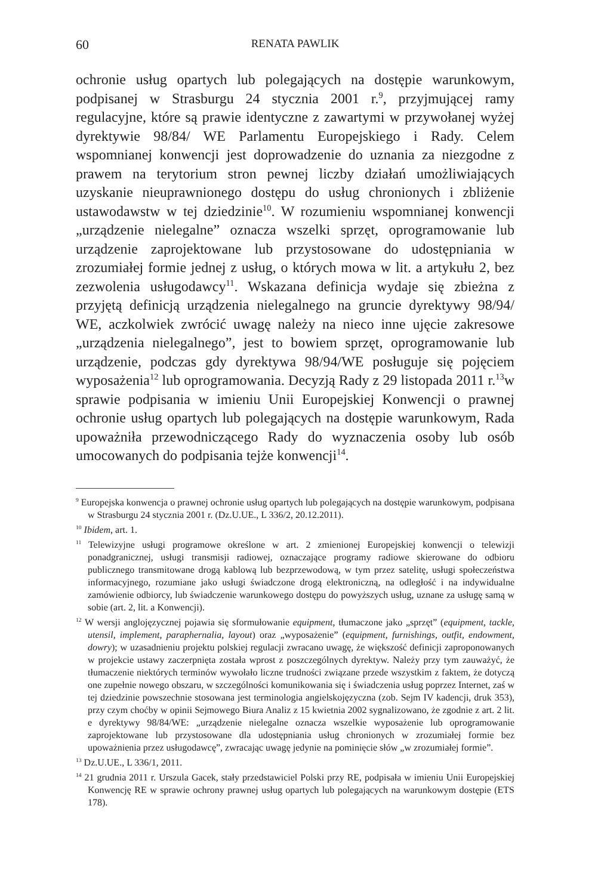60 RENATA PAWLIK
ochronie usług opartych lub polegających na dostępie warunkowym, podpisanej w Strasburgu 24 stycznia 2001 r.<sup>9</sup>, przyjmującej ramy regulacyjne, które są prawie identyczne z zawartymi w przywołanej wyżej dyrektywie 98/84/ WE Parlamentu Europejskiego i Rady. Celem wspomnianej konwencji jest doprowadzenie do uznania za niezgodne z prawem na terytorium stron pewnej liczby działań umożliwiających uzyskanie nieuprawnionego dostępu do usług chronionych i zbliżenie ustawodawstw w tej dziedzinie<sup>10</sup>. W rozumieniu wspomnianej konwencji „urządzenie nielegalne” oznacza wszelki sprzęt, oprogramowanie lub urządzenie zaprojektowane lub przystosowane do udostępniania w zrozumiałej formie jednej z usług, o których mowa w lit. a artykułu 2, bez zezwolenia usługodawcy<sup>11</sup>. Wskazana definicja wydaje się zbieżna z przyjętą definicją urządzenia nielegalnego na gruncie dyrektywy 98/94/ WE, aczkolwiek zwrócić uwagę należy na nieco inne ujęcie zakresowe „urządzenia nielegalnego”, jest to bowiem sprzęt, oprogramowanie lub urządzenie, podczas gdy dyrektywa 98/94/WE posługuje się pojęciem wyposażenia<sup>12</sup> lub oprogramowania. Decyzją Rady z 29 listopada 2011 r.<sup>13</sup>w sprawie podpisania w imieniu Unii Europejskiej Konwencji o prawnej ochronie usług opartych lub polegających na dostępie warunkowym, Rada upoważniła przewodniczącego Rady do wyznaczenia osoby lub osób umocowanych do podpisania tejże konwencji<sup>14</sup>.
<sup>9</sup> Europejska konwencja o prawnej ochronie usług opartych lub polegających na dostępie warunkowym, podpisana w Strasburgu 24 stycznia 2001 r. (Dz.U.UE., L 336/2, 20.12.2011).
<sup>10</sup> Ibidem, art. 1.
<sup>11</sup> Telewizyjne usługi programowe określone w art. 2 zmienionej Europejskiej konwencji o telewizji ponadgranicznej, usługi transmisji radiowej, oznaczające programy radiowe skierowane do odbioru publicznego transmitowane drogą kablową lub bezprzewodową, w tym przez satelitę, usługi społeczeństwa informacyjnego, rozumiane jako usługi świadczone drogą elektroniczną, na odległość i na indywidualne zamówienie odbiorcy, lub świadczenie warunkowego dostępu do powyższych usług, uznane za usługę samą w sobie (art. 2, lit. a Konwencji).
<sup>12</sup> W wersji anglojęzycznej pojawia się sformułowanie equipment, tłumaczone jako „sprzęt” (equipment, tackle, utensil, implement, paraphernalia, layout) oraz „wyposażenie” (equipment, furnishings, outfit, endowment, dowry); w uzasadnieniu projektu polskiej regulacji zwracano uwagę, że większość definicji zaproponowanych w projekcie ustawy zaczerpnięta została wprost z poszczególnych dyrektyw. Należy przy tym zauważyć, że tłumaczenie niektórych terminów wywołało liczne trudności związane przede wszystkim z faktem, że dotyczą one zupełnie nowego obszaru, w szczególności komunikowania się i świadczenia usług poprzez Internet, zaś w tej dziedzinie powszechnie stosowana jest terminologia angielskojęzyczna (zob. Sejm IV kadencji, druk 353), przy czym choćby w opinii Sejmowego Biura Analiz z 15 kwietnia 2002 sygnalizowano, że zgodnie z art. 2 lit. e dyrektywy 98/84/WE: „urządzenie nielegalne oznacza wszelkie wyposażenie lub oprogramowanie zaprojektowane lub przystosowane dla udostępniania usług chronionych w zrozumiałej formie bez upoważnienia przez usługodawcę”, zwracając uwagę jedynie na pominięcie słów „w zrozumiałej formie”.
<sup>13</sup> Dz.U.UE., L 336/1, 2011.
<sup>14</sup> 21 grudnia 2011 r. Urszula Gacek, stały przedstawiciel Polski przy RE, podpisała w imieniu Unii Europejskiej Konwencję RE w sprawie ochrony prawnej usług opartych lub polegających na warunkowym dostępie (ETS 178).